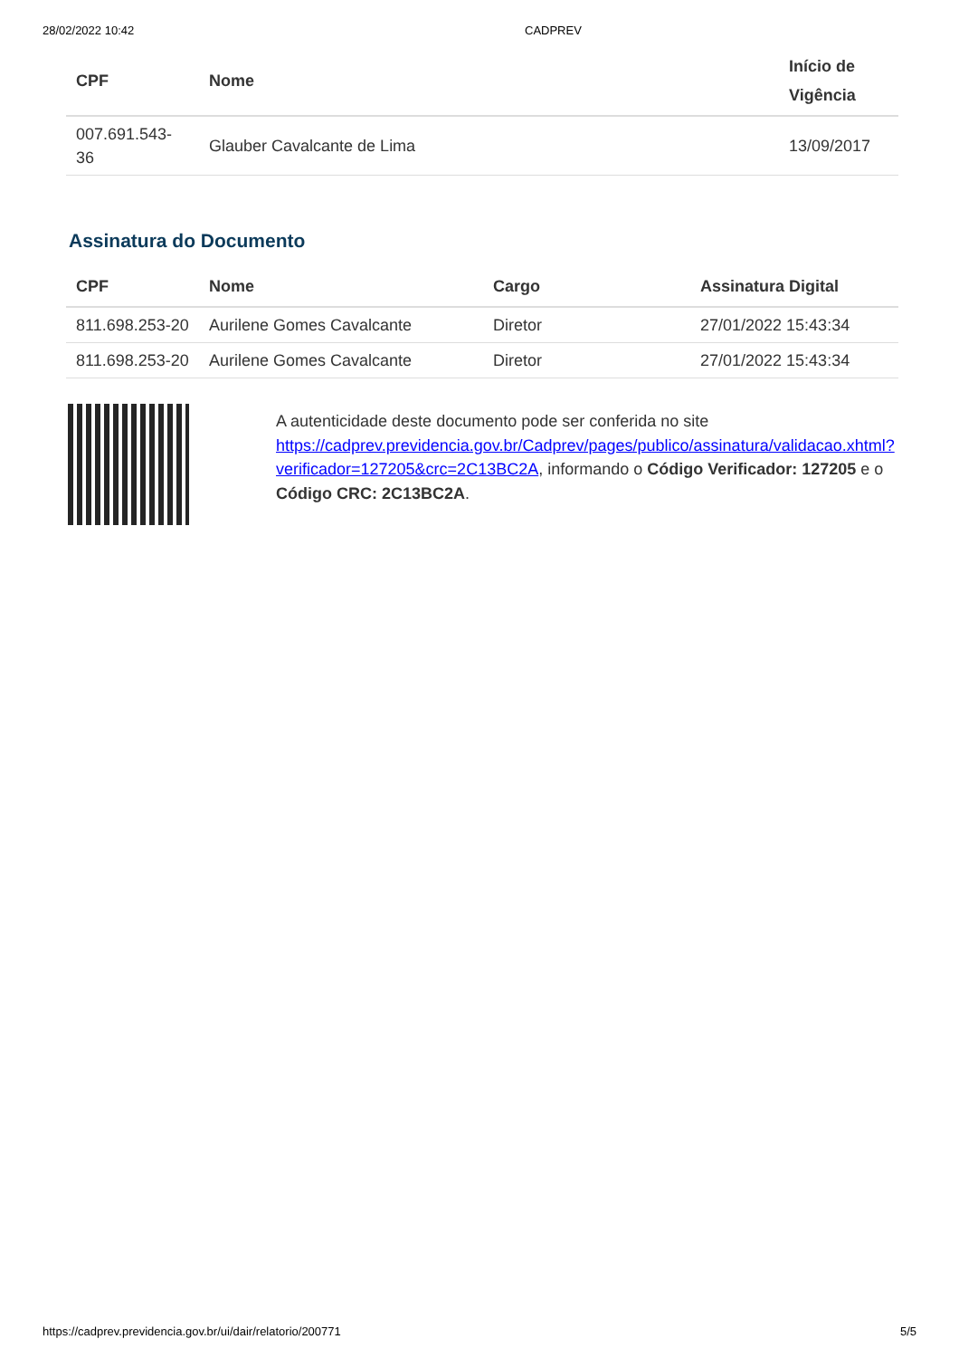28/02/2022 10:42 CADPREV
| CPF | Nome | Início de Vigência |
| --- | --- | --- |
| 007.691.543-36 | Glauber Cavalcante de Lima | 13/09/2017 |
Assinatura do Documento
| CPF | Nome | Cargo | Assinatura Digital |
| --- | --- | --- | --- |
| 811.698.253-20 | Aurilene Gomes Cavalcante | Diretor | 27/01/2022 15:43:34 |
| 811.698.253-20 | Aurilene Gomes Cavalcante | Diretor | 27/01/2022 15:43:34 |
A autenticidade deste documento pode ser conferida no site https://cadprev.previdencia.gov.br/Cadprev/pages/publico/assinatura/validacao.xhtml?verificador=127205&crc=2C13BC2A, informando o Código Verificador: 127205 e o Código CRC: 2C13BC2A.
https://cadprev.previdencia.gov.br/ui/dair/relatorio/200771 5/5